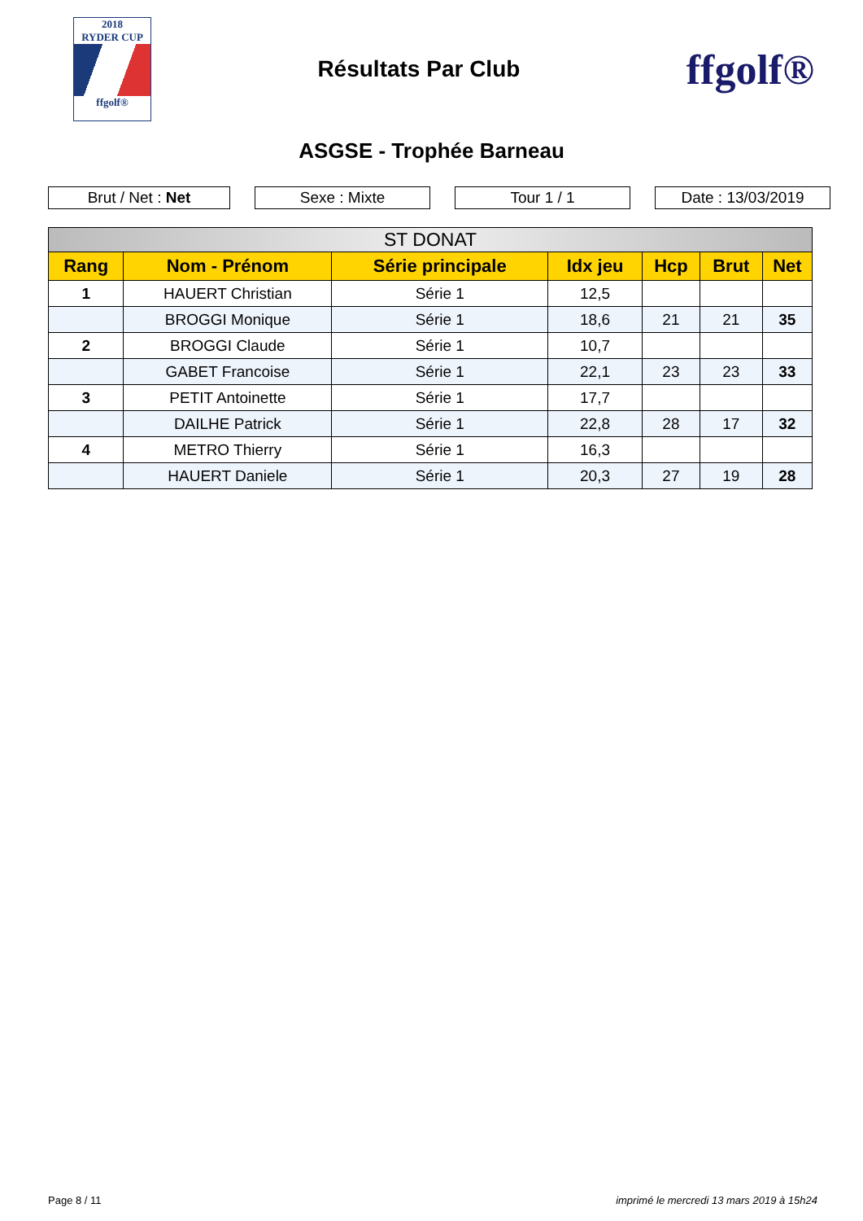2018
RYDER CUP
ffgolf®
Résultats Par Club
ffgolf®
ASGSE - Trophée Barneau
Brut / Net : Net Sexe : Mixte Tour 1 / 1 Date : 13/03/2019
| ST DONAT | | | | | | |
| --- | --- | --- | --- | --- | --- | --- |
| Rang | Nom - Prénom | Série principale | Idx jeu | Hcp | Brut | Net |
| 1 | HAUERT Christian | Série 1 | 12,5 | | | |
| | BROGGI Monique | Série 1 | 18,6 | 21 | 21 | 35 |
| 2 | BROGGI Claude | Série 1 | 10,7 | | | |
| | GABET Francoise | Série 1 | 22,1 | 23 | 23 | 33 |
| 3 | PETIT Antoinette | Série 1 | 17,7 | | | |
| | DAILHE Patrick | Série 1 | 22,8 | 28 | 17 | 32 |
| 4 | METRO Thierry | Série 1 | 16,3 | | | |
| | HAUERT Daniele | Série 1 | 20,3 | 27 | 19 | 28 |
Page 8 / 11 imprimé le mercredi 13 mars 2019 à 15h24